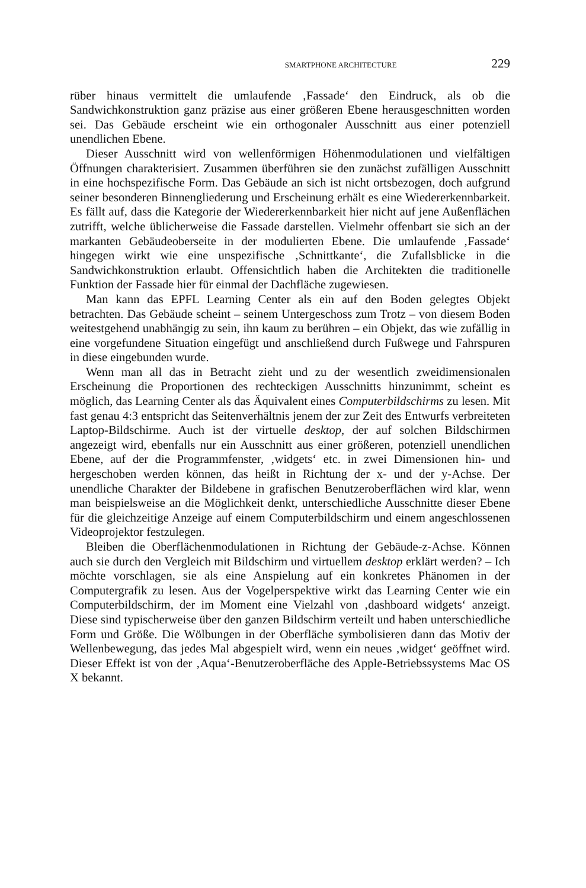SMARTPHONE ARCHITECTURE 229
rüber hinaus vermittelt die umlaufende ‚Fassade‘ den Eindruck, als ob die Sandwichkonstruktion ganz präzise aus einer größeren Ebene herausgeschnitten worden sei. Das Gebäude erscheint wie ein orthogonaler Ausschnitt aus einer potenziell unendlichen Ebene.
Dieser Ausschnitt wird von wellenförmigen Höhenmodulationen und vielfältigen Öffnungen charakterisiert. Zusammen überführen sie den zunächst zufälligen Ausschnitt in eine hochspezifische Form. Das Gebäude an sich ist nicht ortsbezogen, doch aufgrund seiner besonderen Binnengliederung und Erscheinung erhält es eine Wiedererkennbarkeit. Es fällt auf, dass die Kategorie der Wiedererkennbarkeit hier nicht auf jene Außenflächen zutrifft, welche üblicherweise die Fassade darstellen. Vielmehr offenbart sie sich an der markanten Gebäudeoberseite in der modulierten Ebene. Die umlaufende ‚Fassade‘ hingegen wirkt wie eine unspezifische ‚Schnittkante‘, die Zufallsblicke in die Sandwichkonstruktion erlaubt. Offensichtlich haben die Architekten die traditionelle Funktion der Fassade hier für einmal der Dachfläche zugewiesen.
Man kann das EPFL Learning Center als ein auf den Boden gelegtes Objekt betrachten. Das Gebäude scheint – seinem Untergeschoss zum Trotz – von diesem Boden weitestgehend unabhängig zu sein, ihn kaum zu berühren – ein Objekt, das wie zufällig in eine vorgefundene Situation eingefügt und anschließend durch Fußwege und Fahrspuren in diese eingebunden wurde.
Wenn man all das in Betracht zieht und zu der wesentlich zweidimensionalen Erscheinung die Proportionen des rechteckigen Ausschnitts hinzunimmt, scheint es möglich, das Learning Center als das Äquivalent eines Computerbildschirms zu lesen. Mit fast genau 4:3 entspricht das Seitenverhältnis jenem der zur Zeit des Entwurfs verbreiteten Laptop-Bildschirme. Auch ist der virtuelle desktop, der auf solchen Bildschirmen angezeigt wird, ebenfalls nur ein Ausschnitt aus einer größeren, potenziell unendlichen Ebene, auf der die Programmfenster, ‚widgets‘ etc. in zwei Dimensionen hin- und hergeschoben werden können, das heißt in Richtung der x- und der y-Achse. Der unendliche Charakter der Bildebene in grafischen Benutzeroberflächen wird klar, wenn man beispielsweise an die Möglichkeit denkt, unterschiedliche Ausschnitte dieser Ebene für die gleichzeitige Anzeige auf einem Computerbildschirm und einem angeschlossenen Videoprojektor festzulegen.
Bleiben die Oberflächenmodulationen in Richtung der Gebäude-z-Achse. Können auch sie durch den Vergleich mit Bildschirm und virtuellem desktop erklärt werden? – Ich möchte vorschlagen, sie als eine Anspielung auf ein konkretes Phänomen in der Computergrafik zu lesen. Aus der Vogelperspektive wirkt das Learning Center wie ein Computerbildschirm, der im Moment eine Vielzahl von ‚dashboard widgets‘ anzeigt. Diese sind typischerweise über den ganzen Bildschirm verteilt und haben unterschiedliche Form und Größe. Die Wölbungen in der Oberfläche symbolisieren dann das Motiv der Wellenbewegung, das jedes Mal abgespielt wird, wenn ein neues ‚widget‘ geöffnet wird. Dieser Effekt ist von der ‚Aqua‘-Benutzeroberfläche des Apple-Betriebssystems Mac OS X bekannt.